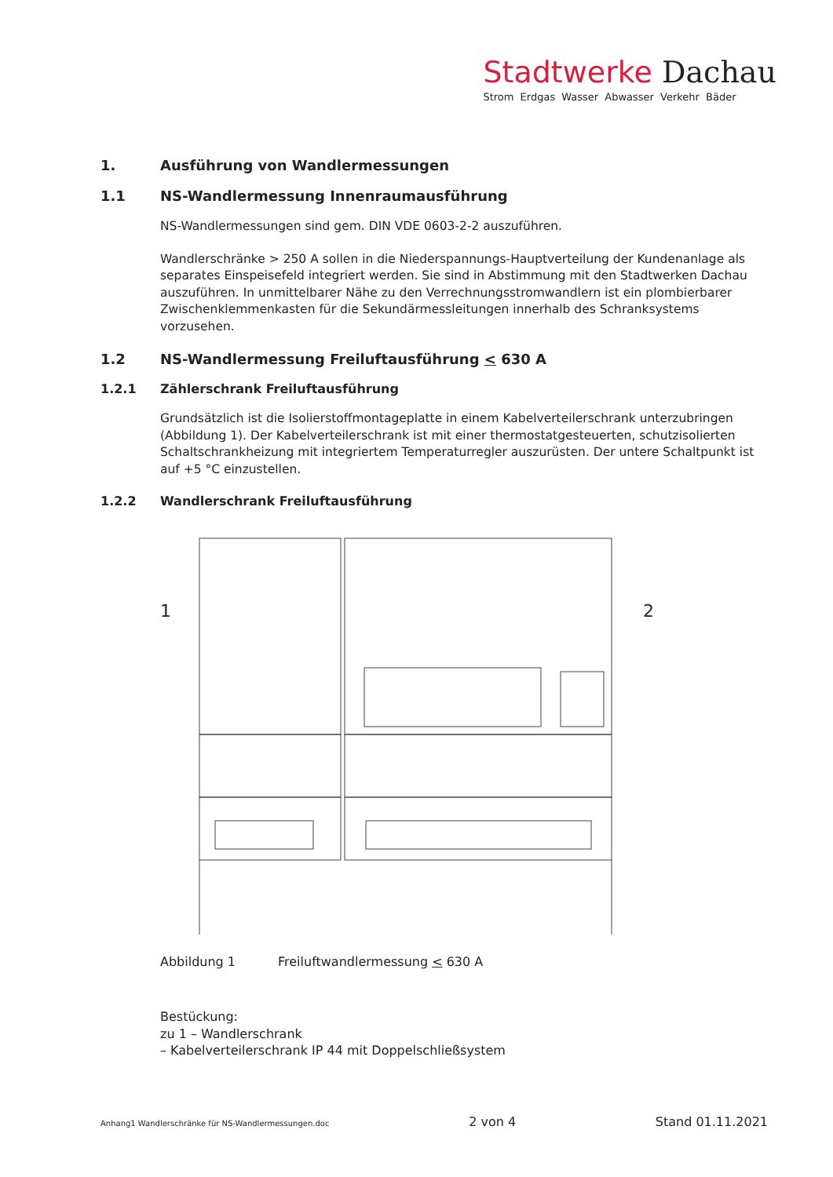Stadtwerke Dachau
Strom Erdgas Wasser Abwasser Verkehr Bäder
1. Ausführung von Wandlermessungen
1.1 NS-Wandlermessung Innenraumausführung
NS-Wandlermessungen sind gem. DIN VDE 0603-2-2 auszuführen.
Wandlerschränke > 250 A sollen in die Niederspannungs-Hauptverteilung der Kundenanlage als separates Einspeisefeld integriert werden. Sie sind in Abstimmung mit den Stadtwerken Dachau auszuführen. In unmittelbarer Nähe zu den Verrechnungsstromwandlern ist ein plombierbarer Zwischenklemmenkasten für die Sekundärmessleitungen innerhalb des Schranksystems vorzusehen.
1.2 NS-Wandlermessung Freiluftausführung < 630 A
1.2.1 Zählerschrank Freiluftausführung
Grundsätzlich ist die Isolierstoffmontageplatte in einem Kabelverteilerschrank unterzubringen (Abbildung 1). Der Kabelverteilerschrank ist mit einer thermostatgesteuerten, schutzisolierten Schaltschrankheizung mit integriertem Temperaturregler auszurüsten. Der untere Schaltpunkt ist auf +5 °C einzustellen.
1.2.2 Wandlerschrank Freiluftausführung
1
2
Abbildung 1 Freiluftwandlermessung < 630 A
Bestückung:
zu 1 – Wandlerschrank
– Kabelverteilerschrank IP 44 mit Doppelschließsystem
Anhang1 Wandlerschränke für NS-Wandlermessungen.doc 2 von 4 Stand 01.11.2021